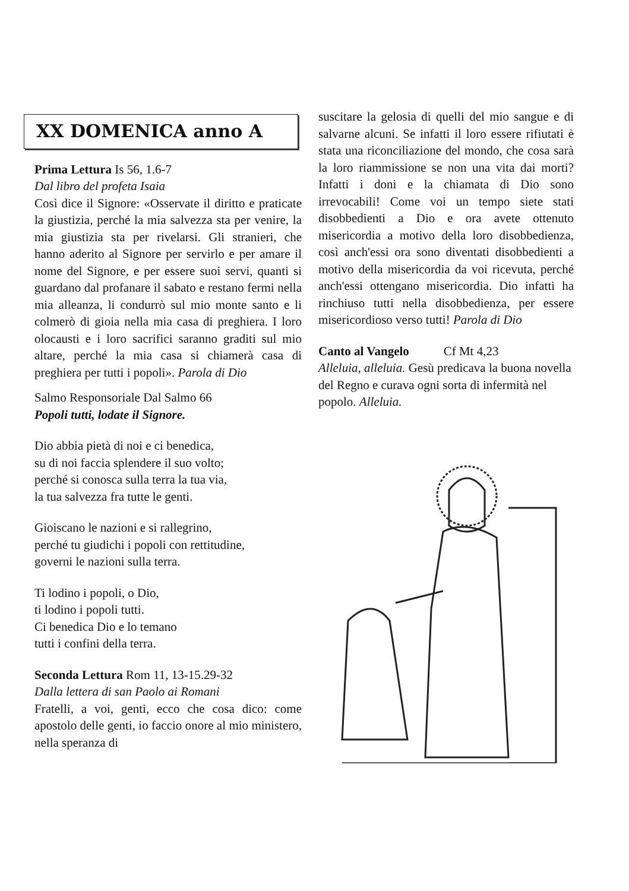XX DOMENICA anno A
Prima Lettura Is 56, 1.6-7
Dal libro del profeta Isaia
Così dice il Signore: «Osservate il diritto e praticate la giustizia, perché la mia salvezza sta per venire, la mia giustizia sta per rivelarsi. Gli stranieri, che hanno aderito al Signore per servirlo e per amare il nome del Signore, e per essere suoi servi, quanti si guardano dal profanare il sabato e restano fermi nella mia alleanza, li condurrò sul mio monte santo e li colmerò di gioia nella mia casa di preghiera. I loro olocausti e i loro sacrifici saranno graditi sul mio altare, perché la mia casa si chiamerà casa di preghiera per tutti i popoli». Parola di Dio
Salmo Responsoriale Dal Salmo 66
Popoli tutti, lodate il Signore.
Dio abbia pietà di noi e ci benedica,
su di noi faccia splendere il suo volto;
perché si conosca sulla terra la tua via,
la tua salvezza fra tutte le genti.
Gioiscano le nazioni e si rallegrino,
perché tu giudichi i popoli con rettitudine,
governi le nazioni sulla terra.
Ti lodino i popoli, o Dio,
ti lodino i popoli tutti.
Ci benedica Dio e lo temano
tutti i confini della terra.
Seconda Lettura Rom 11, 13-15.29-32
Dalla lettera di san Paolo ai Romani
Fratelli, a voi, genti, ecco che cosa dico: come apostolo delle genti, io faccio onore al mio ministero, nella speranza di
suscitare la gelosia di quelli del mio sangue e di salvarne alcuni. Se infatti il loro essere rifiutati è stata una riconciliazione del mondo, che cosa sarà la loro riammissione se non una vita dai morti? Infatti i doni e la chiamata di Dio sono irrevocabili! Come voi un tempo siete stati disobbedienti a Dio e ora avete ottenuto misericordia a motivo della loro disobbedienza, così anch'essi ora sono diventati disobbedienti a motivo della misericordia da voi ricevuta, perché anch'essi ottengano misericordia. Dio infatti ha rinchiuso tutti nella disobbedienza, per essere misericordioso verso tutti! Parola di Dio
Canto al Vangelo Cf Mt 4,23
Alleluia, alleluia. Gesù predicava la buona novella del Regno e curava ogni sorta di infermità nel popolo. Alleluia.